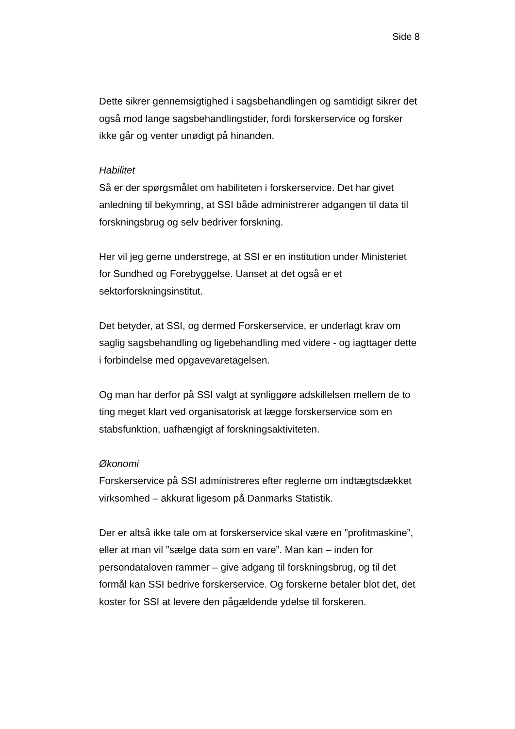Side 8
Dette sikrer gennemsigtighed i sagsbehandlingen og samtidigt sikrer det også mod lange sagsbehandlingstider, fordi forskerservice og forsker ikke går og venter unødigt på hinanden.
Habilitet
Så er der spørgsmålet om habiliteten i forskerservice. Det har givet anledning til bekymring, at SSI både administrerer adgangen til data til forskningsbrug og selv bedriver forskning.
Her vil jeg gerne understrege, at SSI er en institution under Ministeriet for Sundhed og Forebyggelse. Uanset at det også er et sektorforskningsinstitut.
Det betyder, at SSI, og dermed Forskerservice, er underlagt krav om saglig sagsbehandling og ligebehandling med videre - og iagttager dette i forbindelse med opgavevaretagelsen.
Og man har derfor på SSI valgt at synliggøre adskillelsen mellem de to ting meget klart ved organisatorisk at lægge forskerservice som en stabsfunktion, uafhængigt af forskningsaktiviteten.
Økonomi
Forskerservice på SSI administreres efter reglerne om indtægtsdækket virksomhed – akkurat ligesom på Danmarks Statistik.
Der er altså ikke tale om at forskerservice skal være en ”profitmaskine”, eller at man vil ”sælge data som en vare”. Man kan – inden for persondataloven rammer – give adgang til forskningsbrug, og til det formål kan SSI bedrive forskerservice. Og forskerne betaler blot det, det koster for SSI at levere den pågældende ydelse til forskeren.